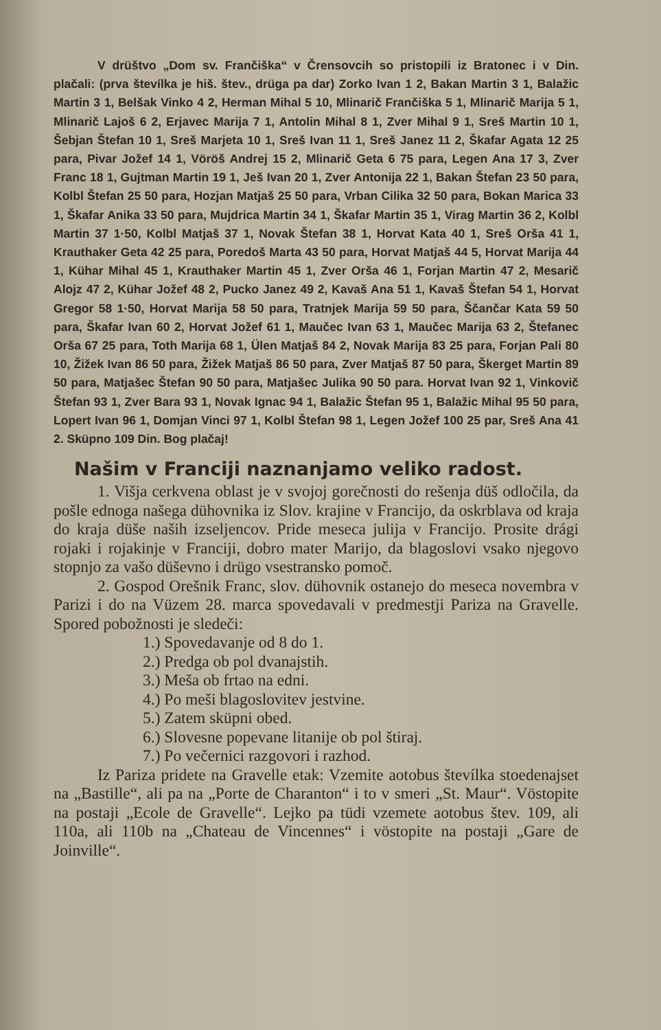V drüštvo „Dom sv. Frančiška“ v Črensovcih so pristopili iz Bratonec i v Din. plačali: (prva števílka je hiš. štev., drüga pa dar) Zorko Ivan 1 2, Bakan Martin 3 1, Balažic Martin 3 1, Belšak Vinko 4 2, Herman Mihal 5 10, Mlinarič Frančiška 5 1, Mlinarič Marija 5 1, Mlinarič Lajoš 6 2, Erjavec Marija 7 1, Antolin Mihal 8 1, Zver Mihal 9 1, Sreš Martin 10 1, Šebjan Štefan 10 1, Sreš Marjeta 10 1, Sreš Ivan 11 1, Sreš Janez 11 2, Škafar Agata 12 25 para, Pivar Jožef 14 1, Vöröš Andrej 15 2, Mlinarič Geta 6 75 para, Legen Ana 17 3, Zver Franc 18 1, Gujtman Martin 19 1, Ješ Ivan 20 1, Zver Antonija 22 1, Bakan Štefan 23 50 para, Kolbl Štefan 25 50 para, Hozjan Matjaš 25 50 para, Vrban Cilika 32 50 para, Bokan Marica 33 1, Škafar Anika 33 50 para, Mujdrica Martin 34 1, Škafar Martin 35 1, Virag Martin 36 2, Kolbl Martin 37 1·50, Kolbl Matjaš 37 1, Novak Štefan 38 1, Horvat Kata 40 1, Sreš Orša 41 1, Krauthaker Geta 42 25 para, Poredoš Marta 43 50 para, Horvat Matjaš 44 5, Horvat Marija 44 1, Kühar Mihal 45 1, Krauthaker Martin 45 1, Zver Orša 46 1, Forjan Martin 47 2, Mesarič Alojz 47 2, Kühar Jožef 48 2, Pucko Janez 49 2, Kavaš Ana 51 1, Kavaš Štefan 54 1, Horvat Gregor 58 1·50, Horvat Marija 58 50 para, Tratnjek Marija 59 50 para, Ščančar Kata 59 50 para, Škafar Ivan 60 2, Horvat Jožef 61 1, Maučec Ivan 63 1, Maučec Marija 63 2, Štefanec Orša 67 25 para, Toth Marija 68 1, Ülen Matjaš 84 2, Novak Marija 83 25 para, Forjan Pali 80 10, Žižek Ivan 86 50 para, Žižek Matjaš 86 50 para, Zver Matjaš 87 50 para, Škerget Martin 89 50 para, Matjašec Štefan 90 50 para, Matjašec Julika 90 50 para. Horvat Ivan 92 1, Vinkovič Štefan 93 1, Zver Bara 93 1, Novak Ignac 94 1, Balažic Štefan 95 1, Balažic Mihal 95 50 para, Lopert Ivan 96 1, Domjan Vinci 97 1, Kolbl Štefan 98 1, Legen Jožef 100 25 par, Sreš Ana 41 2. Sküpno 109 Din. Bog plačaj!
Našim v Franciji naznanjamo veliko radost.
1. Višja cerkvena oblast je v svojoj gorečnosti do rešenja düš odločila, da pošle ednoga našega dühovnika iz Slov. krajine v Francijo, da oskrblava od kraja do kraja düše naših izseljencov. Pride meseca julija v Francijo. Prosite drági rojaki i rojakinje v Franciji, dobro mater Marijo, da blagoslovi vsako njegovo stopnjo za vašo düševno i drügo vsestransko pomoč.
2. Gospod Orešnik Franc, slov. dühovnik ostanejo do meseca novembra v Parizi i do na Vüzem 28. marca spovedavali v predmestji Pariza na Gravelle. Spored pobožnosti je sledeči:
1.) Spovedavanje od 8 do 1.
2.) Predga ob pol dvanajstih.
3.) Meša ob frtao na edni.
4.) Po meši blagoslovitev jestvine.
5.) Zatem sküpni obed.
6.) Slovesne popevane litanije ob pol štiraj.
7.) Po večernici razgovori i razhod.
Iz Pariza pridete na Gravelle etak: Vzemite aotobus števílka stoedenajset na „Bastille“, ali pa na „Porte de Charanton“ i to v smeri „St. Maur“. Vöstopite na postaji „Ecole de Gravelle“. Lejko pa tüdi vzemete aotobus štev. 109, ali 110a, ali 110b na „Chateau de Vincennes“ i vöstopite na postaji „Gare de Joinville“.